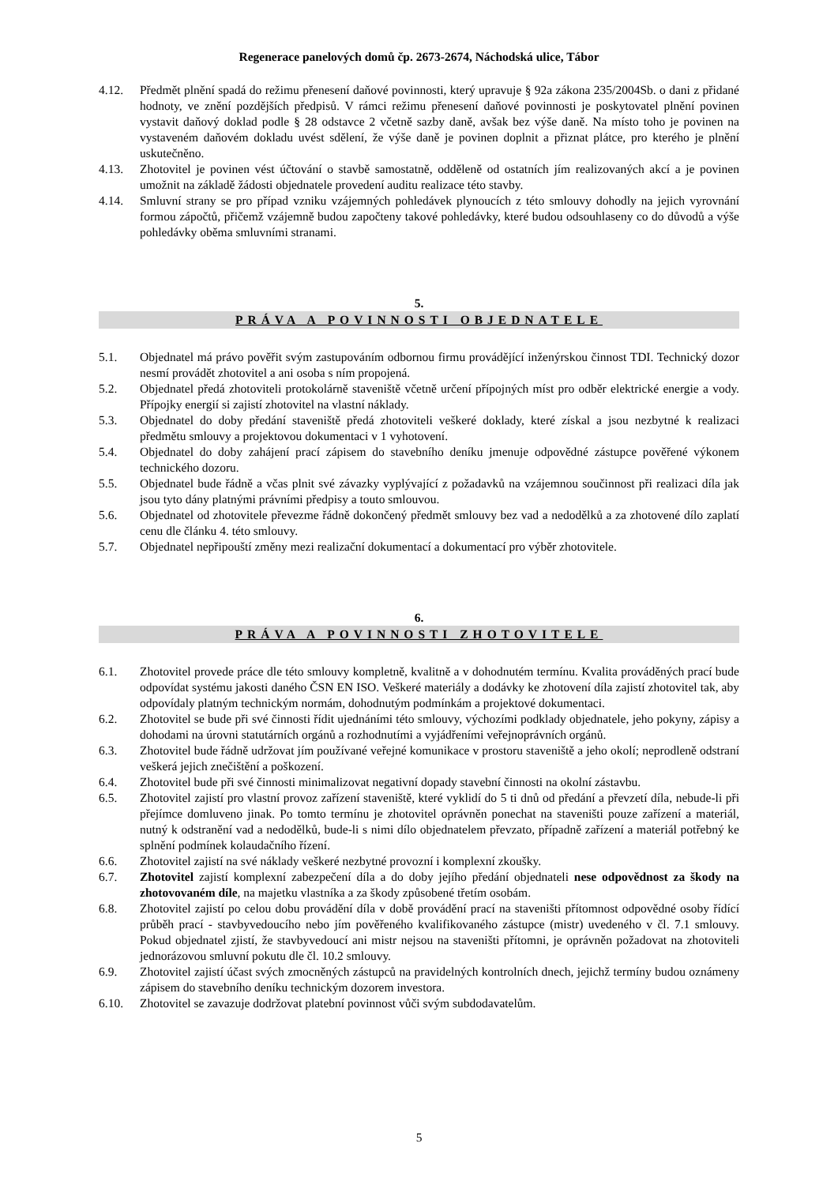Regenerace panelových domů čp. 2673-2674, Náchodská ulice, Tábor
4.12. Předmět plnění spadá do režimu přenesení daňové povinnosti, který upravuje § 92a zákona 235/2004Sb. o dani z přidané hodnoty, ve znění pozdějších předpisů. V rámci režimu přenesení daňové povinnosti je poskytovatel plnění povinen vystavit daňový doklad podle § 28 odstavce 2 včetně sazby daně, avšak bez výše daně. Na místo toho je povinen na vystaveném daňovém dokladu uvést sdělení, že výše daně je povinen doplnit a přiznat plátce, pro kterého je plnění uskutečněno.
4.13. Zhotovitel je povinen vést účtování o stavbě samostatně, odděleně od ostatních jím realizovaných akcí a je povinen umožnit na základě žádosti objednatele provedení auditu realizace této stavby.
4.14. Smluvní strany se pro případ vzniku vzájemných pohledávek plynoucích z této smlouvy dohodly na jejich vyrovnání formou zápočtů, přičemž vzájemně budou započteny takové pohledávky, které budou odsouhlaseny co do důvodů a výše pohledávky oběma smluvními stranami.
5.
PRÁVA A POVINNOSTI OBJEDNATELE
5.1. Objednatel má právo pověřit svým zastupováním odbornou firmu provádějící inženýrskou činnost TDI. Technický dozor nesmí provádět zhotovitel a ani osoba s ním propojená.
5.2. Objednatel předá zhotoviteli protokolárně staveniště včetně určení přípojných míst pro odběr elektrické energie a vody. Přípojky energií si zajistí zhotovitel na vlastní náklady.
5.3. Objednatel do doby předání staveniště předá zhotoviteli veškeré doklady, které získal a jsou nezbytné k realizaci předmětu smlouvy a projektovou dokumentaci v 1 vyhotovení.
5.4. Objednatel do doby zahájení prací zápisem do stavebního deníku jmenuje odpovědné zástupce pověřené výkonem technického dozoru.
5.5. Objednatel bude řádně a včas plnit své závazky vyplývající z požadavků na vzájemnou součinnost při realizaci díla jak jsou tyto dány platnými právními předpisy a touto smlouvou.
5.6. Objednatel od zhotovitele převezme řádně dokončený předmět smlouvy bez vad a nedodělků a za zhotovené dílo zaplatí cenu dle článku 4. této smlouvy.
5.7. Objednatel nepřipouští změny mezi realizační dokumentací a dokumentací pro výběr zhotovitele.
6.
PRÁVA A POVINNOSTI ZHOTOVITELE
6.1. Zhotovitel provede práce dle této smlouvy kompletně, kvalitně a v dohodnutém termínu. Kvalita prováděných prací bude odpovídat systému jakosti daného ČSN EN ISO. Veškeré materiály a dodávky ke zhotovení díla zajistí zhotovitel tak, aby odpovídaly platným technickým normám, dohodnutým podmínkám a projektové dokumentaci.
6.2. Zhotovitel se bude při své činnosti řídit ujednáními této smlouvy, výchozími podklady objednatele, jeho pokyny, zápisy a dohodami na úrovni statutárních orgánů a rozhodnutími a vyjádřeními veřejnoprávních orgánů.
6.3. Zhotovitel bude řádně udržovat jím používané veřejné komunikace v prostoru staveniště a jeho okolí; neprodleně odstraní veškerá jejich znečištění a poškození.
6.4. Zhotovitel bude při své činnosti minimalizovat negativní dopady stavební činnosti na okolní zástavbu.
6.5. Zhotovitel zajistí pro vlastní provoz zařízení staveniště, které vyklidí do 5 ti dnů od předání a převzetí díla, nebude-li při přejímce domluveno jinak. Po tomto termínu je zhotovitel oprávněn ponechat na staveništi pouze zařízení a materiál, nutný k odstranění vad a nedodělků, bude-li s nimi dílo objednatelem převzato, případně zařízení a materiál potřebný ke splnění podmínek kolaudačního řízení.
6.6. Zhotovitel zajistí na své náklady veškeré nezbytné provozní i komplexní zkoušky.
6.7. Zhotovitel zajistí komplexní zabezpečení díla a do doby jejího předání objednateli nese odpovědnost za škody na zhotovovaném díle, na majetku vlastníka a za škody způsobené třetím osobám.
6.8. Zhotovitel zajistí po celou dobu provádění díla v době provádění prací na staveništi přítomnost odpovědné osoby řídící průběh prací - stavbyvedoucího nebo jím pověřeného kvalifikovaného zástupce (mistr) uvedeného v čl. 7.1 smlouvy. Pokud objednatel zjistí, že stavbyvedoucí ani mistr nejsou na staveništi přítomni, je oprávněn požadovat na zhotoviteli jednorázovou smluvní pokutu dle čl. 10.2 smlouvy.
6.9. Zhotovitel zajistí účast svých zmocněných zástupců na pravidelných kontrolních dnech, jejichž termíny budou oznámeny zápisem do stavebního deníku technickým dozorem investora.
6.10. Zhotovitel se zavazuje dodržovat platební povinnost vůči svým subdodavatelům.
5